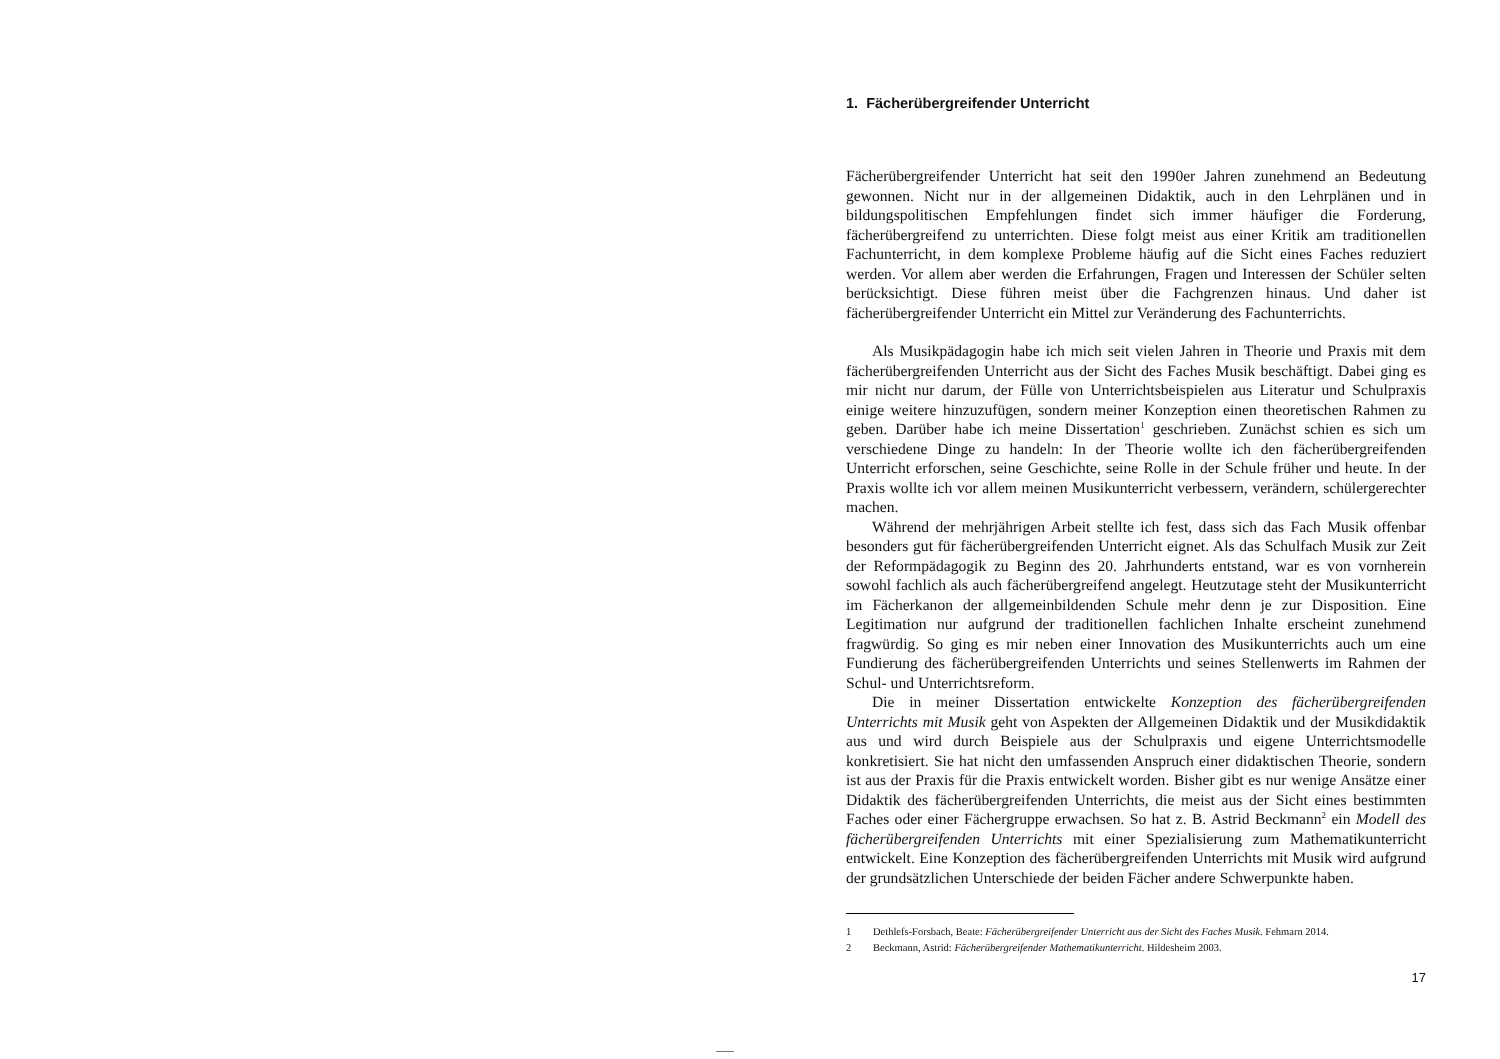1. Fächerübergreifender Unterricht
Fächerübergreifender Unterricht hat seit den 1990er Jahren zunehmend an Bedeutung gewonnen. Nicht nur in der allgemeinen Didaktik, auch in den Lehrplänen und in bildungspolitischen Empfehlungen findet sich immer häufiger die Forderung, fächerübergreifend zu unterrichten. Diese folgt meist aus einer Kritik am traditionellen Fachunterricht, in dem komplexe Probleme häufig auf die Sicht eines Faches reduziert werden. Vor allem aber werden die Erfahrungen, Fragen und Interessen der Schüler selten berücksichtigt. Diese führen meist über die Fachgrenzen hinaus. Und daher ist fächerübergreifender Unterricht ein Mittel zur Veränderung des Fachunterrichts.
Als Musikpädagogin habe ich mich seit vielen Jahren in Theorie und Praxis mit dem fächerübergreifenden Unterricht aus der Sicht des Faches Musik beschäftigt. Dabei ging es mir nicht nur darum, der Fülle von Unterrichtsbeispielen aus Literatur und Schulpraxis einige weitere hinzuzufügen, sondern meiner Konzeption einen theoretischen Rahmen zu geben. Darüber habe ich meine Dissertation<sup>1</sup> geschrieben. Zunächst schien es sich um verschiedene Dinge zu handeln: In der Theorie wollte ich den fächerübergreifenden Unterricht erforschen, seine Geschichte, seine Rolle in der Schule früher und heute. In der Praxis wollte ich vor allem meinen Musikunterricht verbessern, verändern, schülergerechter machen.
Während der mehrjährigen Arbeit stellte ich fest, dass sich das Fach Musik offenbar besonders gut für fächerübergreifenden Unterricht eignet. Als das Schulfach Musik zur Zeit der Reformpädagogik zu Beginn des 20. Jahrhunderts entstand, war es von vornherein sowohl fachlich als auch fächerübergreifend angelegt. Heutzutage steht der Musikunterricht im Fächerkanon der allgemeinbildenden Schule mehr denn je zur Disposition. Eine Legitimation nur aufgrund der traditionellen fachlichen Inhalte erscheint zunehmend fragwürdig. So ging es mir neben einer Innovation des Musikunterrichts auch um eine Fundierung des fächerübergreifenden Unterrichts und seines Stellenwerts im Rahmen der Schul- und Unterrichtsreform.
Die in meiner Dissertation entwickelte Konzeption des fächerübergreifenden Unterrichts mit Musik geht von Aspekten der Allgemeinen Didaktik und der Musikdidaktik aus und wird durch Beispiele aus der Schulpraxis und eigene Unterrichtsmodelle konkretisiert. Sie hat nicht den umfassenden Anspruch einer didaktischen Theorie, sondern ist aus der Praxis für die Praxis entwickelt worden. Bisher gibt es nur wenige Ansätze einer Didaktik des fächerübergreifenden Unterrichts, die meist aus der Sicht eines bestimmten Faches oder einer Fächergruppe erwachsen. So hat z. B. Astrid Beckmann<sup>2</sup> ein Modell des fächerübergreifenden Unterrichts mit einer Spezialisierung zum Mathematikunterricht entwickelt. Eine Konzeption des fächerübergreifenden Unterrichts mit Musik wird aufgrund der grundsätzlichen Unterschiede der beiden Fächer andere Schwerpunkte haben.
1 Dethlefs-Forsbach, Beate: Fächerübergreifender Unterricht aus der Sicht des Faches Musik. Fehmarn 2014.
2 Beckmann, Astrid: Fächerübergreifender Mathematikunterricht. Hildesheim 2003.
17